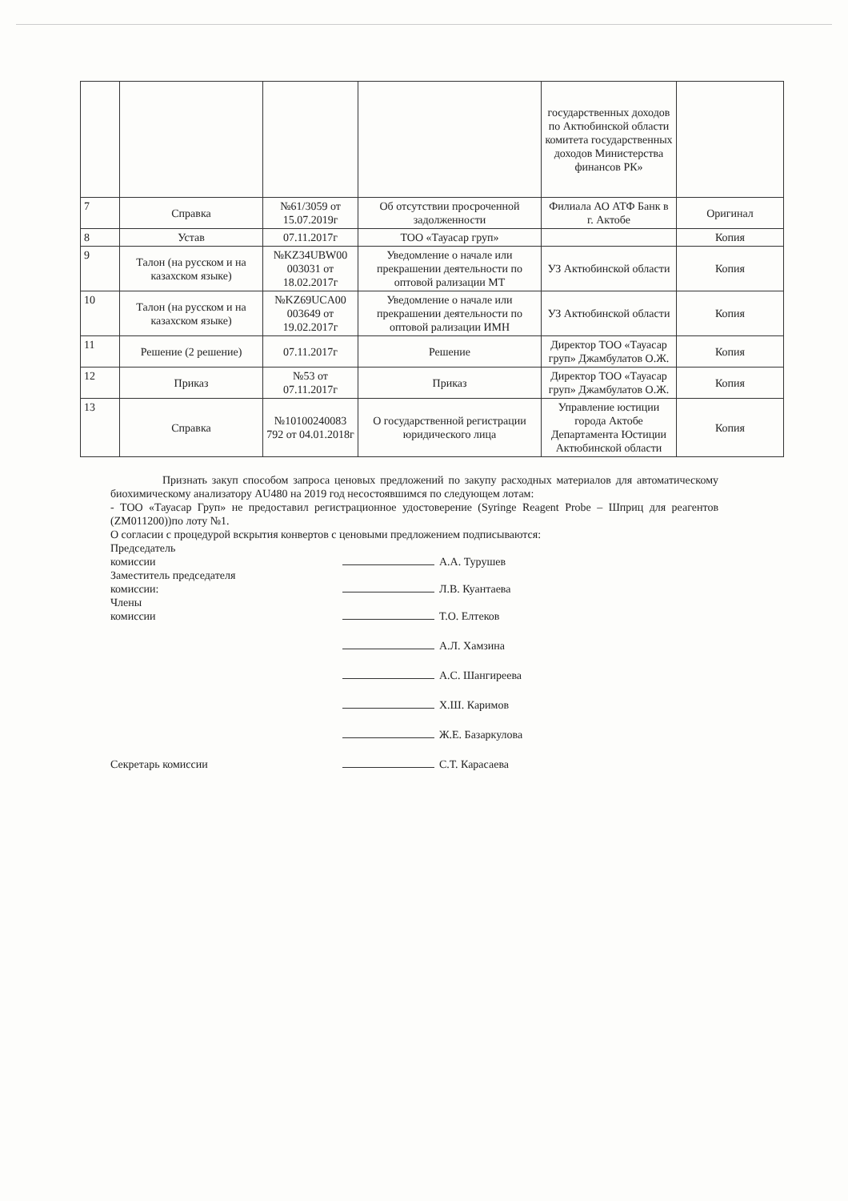| | | | | государственных доходов по Актюбинской области комитета государственных доходов Министерства финансов РК» | |
| 7 | Справка | №61/3059 от 15.07.2019г | Об отсутствии просроченной задолженности | Филиала АО АТФ Банк в г. Актобе | Оригинал |
| 8 | Устав | 07.11.2017г | ТОО «Тауасар груп» | | Копия |
| 9 | Талон (на русском и на казахском языке) | №KZ34UBW00 003031 от 18.02.2017г | Уведомление о начале или прекрашении деятельности по оптовой рализации МТ | УЗ Актюбинской области | Копия |
| 10 | Талон (на русском и на казахском языке) | №KZ69UCA00 003649 от 19.02.2017г | Уведомление о начале или прекрашении деятельности по оптовой рализации ИМН | УЗ Актюбинской области | Копия |
| 11 | Решение (2 решение) | 07.11.2017г | Решение | Директор ТОО «Тауасар груп» Джамбулатов О.Ж. | Копия |
| 12 | Приказ | №53 от 07.11.2017г | Приказ | Директор ТОО «Тауасар груп» Джамбулатов О.Ж. | Копия |
| 13 | Справка | №10100240083 792 от 04.01.2018г | О государственной регистрации юридического лица | Управление юстиции города Актобе Департамента Юстиции Актюбинской области | Копия |
Признать закуп способом запроса ценовых предложений по закупу расходных материалов для автоматическому биохимическому анализатору AU480 на 2019 год несостоявшимся по следующем лотам:
- ТОО «Тауасар Груп» не предоставил регистрационное удостоверение (Syringe Reagent Probe – Шприц для реагентов (ZM011200))по лоту №1.
О согласии с процедурой вскрытия конвертов с ценовыми предложением подписываются:
Председатель
комиссии
А.А. Турушев
Заместитель председателя
комиссии:
Л.В. Куантаева
Члены
комиссии
Т.О. Елтеков
А.Л. Хамзина
А.С. Шангиреева
Х.Ш. Каримов
Ж.Е. Базаркулова
Секретарь комиссии
С.Т. Карасаева